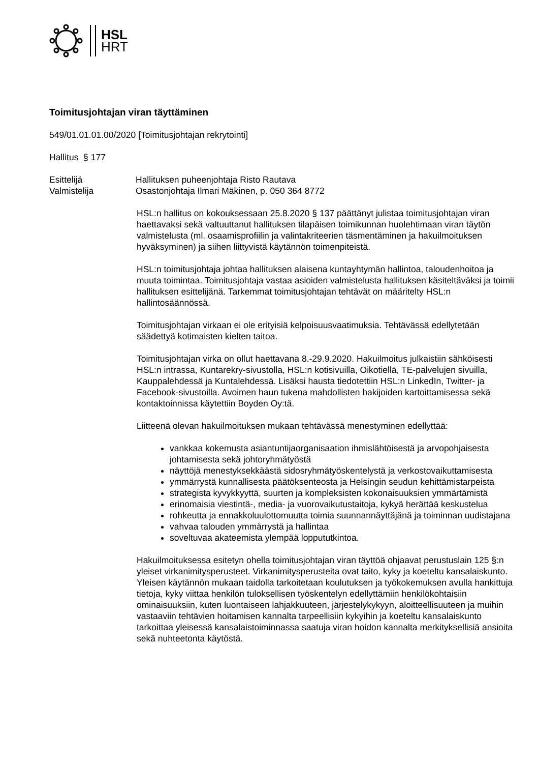HSL
HRT
Toimitusjohtajan viran täyttäminen
549/01.01.01.00/2020 [Toimitusjohtajan rekrytointi]
Hallitus § 177
Esittelijä Hallituksen puheenjohtaja Risto Rautava
Valmistelija Osastonjohtaja Ilmari Mäkinen, p. 050 364 8772
HSL:n hallitus on kokouksessaan 25.8.2020 § 137 päättänyt julistaa toimitusjohtajan viran haettavaksi sekä valtuuttanut hallituksen tilapäisen toimikunnan huolehtimaan viran täytön valmistelusta (ml. osaamisprofiilin ja valintakriteerien täsmentäminen ja hakuilmoituksen hyväksyminen) ja siihen liittyvistä käytännön toimenpiteistä.
HSL:n toimitusjohtaja johtaa hallituksen alaisena kuntayhtymän hallintoa, taloudenhoitoa ja muuta toimintaa. Toimitusjohtaja vastaa asioiden valmistelusta hallituksen käsiteltäväksi ja toimii hallituksen esittelijänä. Tarkemmat toimitusjohtajan tehtävät on määritelty HSL:n hallintosäännössä.
Toimitusjohtajan virkaan ei ole erityisiä kelpoisuusvaatimuksia. Tehtävässä edellytetään säädettyä kotimaisten kielten taitoa.
Toimitusjohtajan virka on ollut haettavana 8.-29.9.2020. Hakuilmoitus julkaistiin sähköisesti HSL:n intrassa, Kuntarekry-sivustolla, HSL:n kotisivuilla, Oikotiellä, TE-palvelujen sivuilla, Kauppalehdessä ja Kuntalehdessä. Lisäksi hausta tiedotettiin HSL:n LinkedIn, Twitter- ja Facebook-sivustoilla. Avoimen haun tukena mahdollisten hakijoiden kartoittamisessa sekä kontaktoinnissa käytettiin Boyden Oy:tä.
Liitteenä olevan hakuilmoituksen mukaan tehtävässä menestyminen edellyttää:
vankkaa kokemusta asiantuntijaorganisaation ihmislähtöisestä ja arvopohjaisesta johtamisesta sekä johtoryhmätyöstä
näyttöjä menestyksekkäästä sidosryhmätyöskentelystä ja verkostovaikuttamisesta
ymmärrystä kunnallisesta päätöksenteosta ja Helsingin seudun kehittämistarpeista
strategista kyvykkyyttä, suurten ja kompleksisten kokonaisuuksien ymmärtämistä
erinomaisia viestintä-, media- ja vuorovaikutustaitoja, kykyä herättää keskustelua
rohkeutta ja ennakkoluulottomuutta toimia suunnannäyttäjänä ja toiminnan uudistajana
vahvaa talouden ymmärrystä ja hallintaa
soveltuvaa akateemista ylempää loppututkintoa.
Hakuilmoituksessa esitetyn ohella toimitusjohtajan viran täyttöä ohjaavat perustuslain 125 §:n yleiset virkanimitysperusteet. Virkanimitysperusteita ovat taito, kyky ja koeteltu kansalaiskunto. Yleisen käytännön mukaan taidolla tarkoitetaan koulutuksen ja työkokemuksen avulla hankittuja tietoja, kyky viittaa henkilön tuloksellisen työskentelyn edellyttämiin henkilökohtaisiin ominaisuuksiin, kuten luontaiseen lahjakkuuteen, järjestelykykyyn, aloitteellisuuteen ja muihin vastaaviin tehtävien hoitamisen kannalta tarpeellisiin kykyihin ja koeteltu kansalaiskunto tarkoittaa yleisessä kansalaistoiminnassa saatuja viran hoidon kannalta merkityksellisiä ansioita sekä nuhteetonta käytöstä.